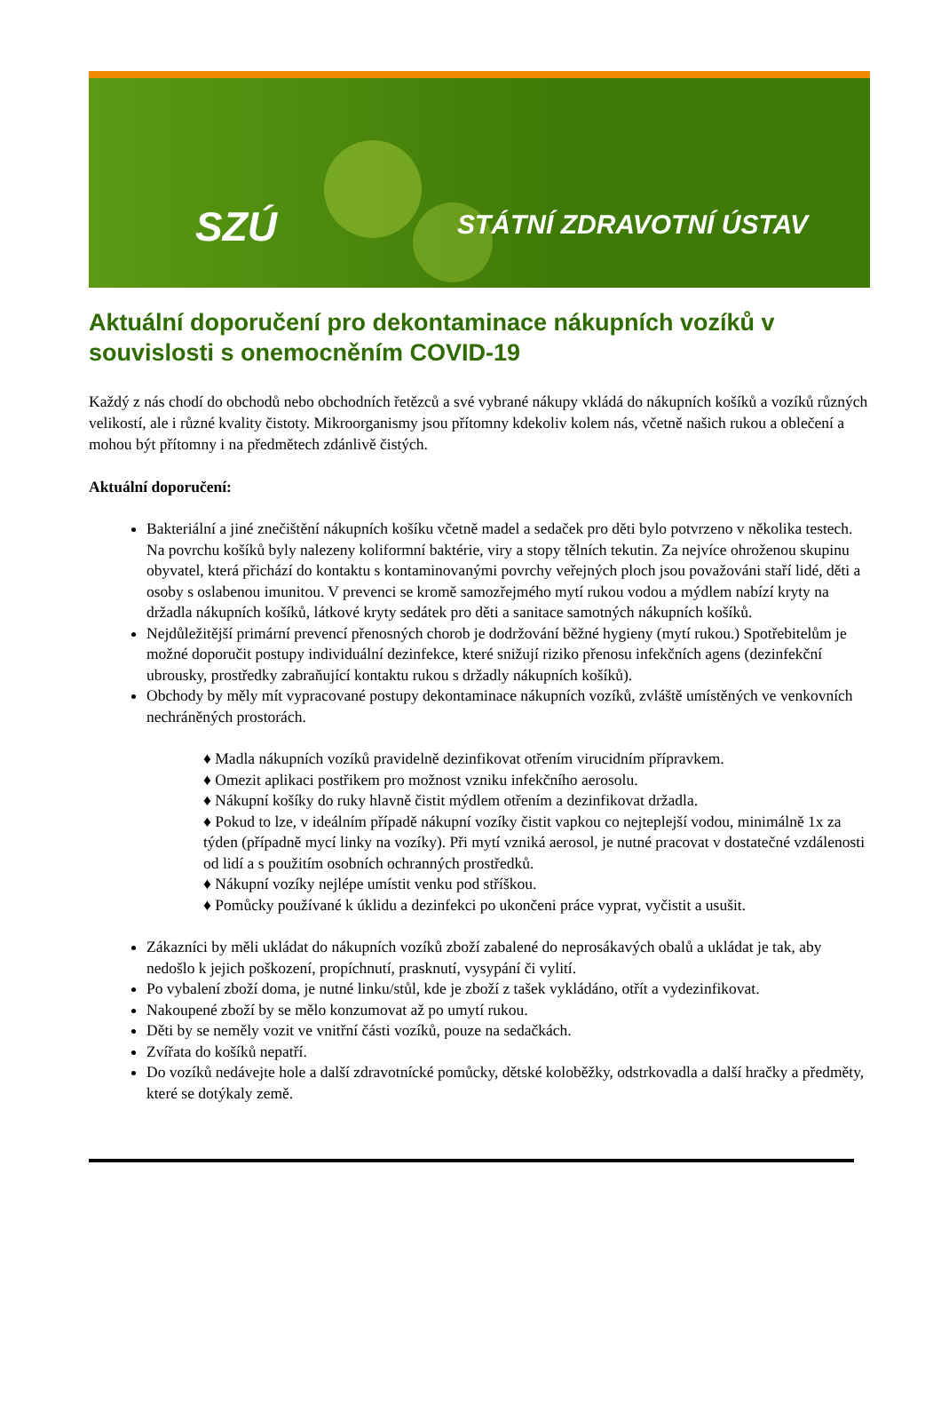SZÚ STÁTNÍ ZDRAVOTNÍ ÚSTAV
Aktuální doporučení pro dekontaminace nákupních vozíků v souvislosti s onemocněním COVID-19
Každý z nás chodí do obchodů nebo obchodních řetězců a své vybrané nákupy vkládá do nákupních košíků a vozíků různých velikostí, ale i různé kvality čistoty. Mikroorganismy jsou přítomny kdekoliv kolem nás, včetně našich rukou a oblečení a mohou být přítomny i na předmětech zdánlivě čistých.
Aktuální doporučení:
Bakteriální a jiné znečištění nákupních košíku včetně madel a sedaček pro děti bylo potvrzeno v několika testech. Na povrchu košíků byly nalezeny koliformní baktérie, viry a stopy tělních tekutin. Za nejvíce ohroženou skupinu obyvatel, která přichází do kontaktu s kontaminovanými povrchy veřejných ploch jsou považováni staří lidé, děti a osoby s oslabenou imunitou. V prevenci se kromě samozřejmého mytí rukou vodou a mýdlem nabízí kryty na držadla nákupních košíků, látkové kryty sedátek pro děti a sanitace samotných nákupních košíků.
Nejdůležitější primární prevencí přenosných chorob je dodržování běžné hygieny (mytí rukou.) Spotřebitelům je možné doporučit postupy individuální dezinfekce, které snižují riziko přenosu infekčních agens (dezinfekční ubrousky, prostředky zabraňující kontaktu rukou s držadly nákupních košíků).
Obchody by měly mít vypracované postupy dekontaminace nákupních vozíků, zvláště umístěných ve venkovních nechráněných prostorách.
♦ Madla nákupních vozíků pravidelně dezinfikovat otřením virucidním přípravkem.
♦ Omezit aplikaci postřikem pro možnost vzniku infekčního aerosolu.
♦ Nákupní košíky do ruky hlavně čistit mýdlem otřením a dezinfikovat držadla.
♦ Pokud to lze, v ideálním případě nákupní vozíky čistit vapkou co nejteplejší vodou, minimálně 1x za týden (případně mycí linky na vozíky). Při mytí vzniká aerosol, je nutné pracovat v dostatečné vzdálenosti od lidí a s použitím osobních ochranných prostředků.
♦ Nákupní vozíky nejlépe umístit venku pod stříškou.
♦ Pomůcky používané k úklidu a dezinfekci po ukončeni práce vyprat, vyčistit a usušit.
Zákazníci by měli ukládat do nákupních vozíků zboží zabalené do neprosákavých obalů a ukládat je tak, aby nedošlo k jejich poškození, propíchnutí, prasknutí, vysypání či vylití.
Po vybalení zboží doma, je nutné linku/stůl, kde je zboží z tašek vykládáno, otřít a vydezinfikovat.
Nakoupené zboží by se mělo konzumovat až po umytí rukou.
Děti by se neměly vozit ve vnitřní části vozíků, pouze na sedačkách.
Zvířata do košíků nepatří.
Do vozíků nedávejte hole a další zdravotnícké pomůcky, dětské koloběžky, odstrkovadla a další hračky a předměty, které se dotýkaly země.